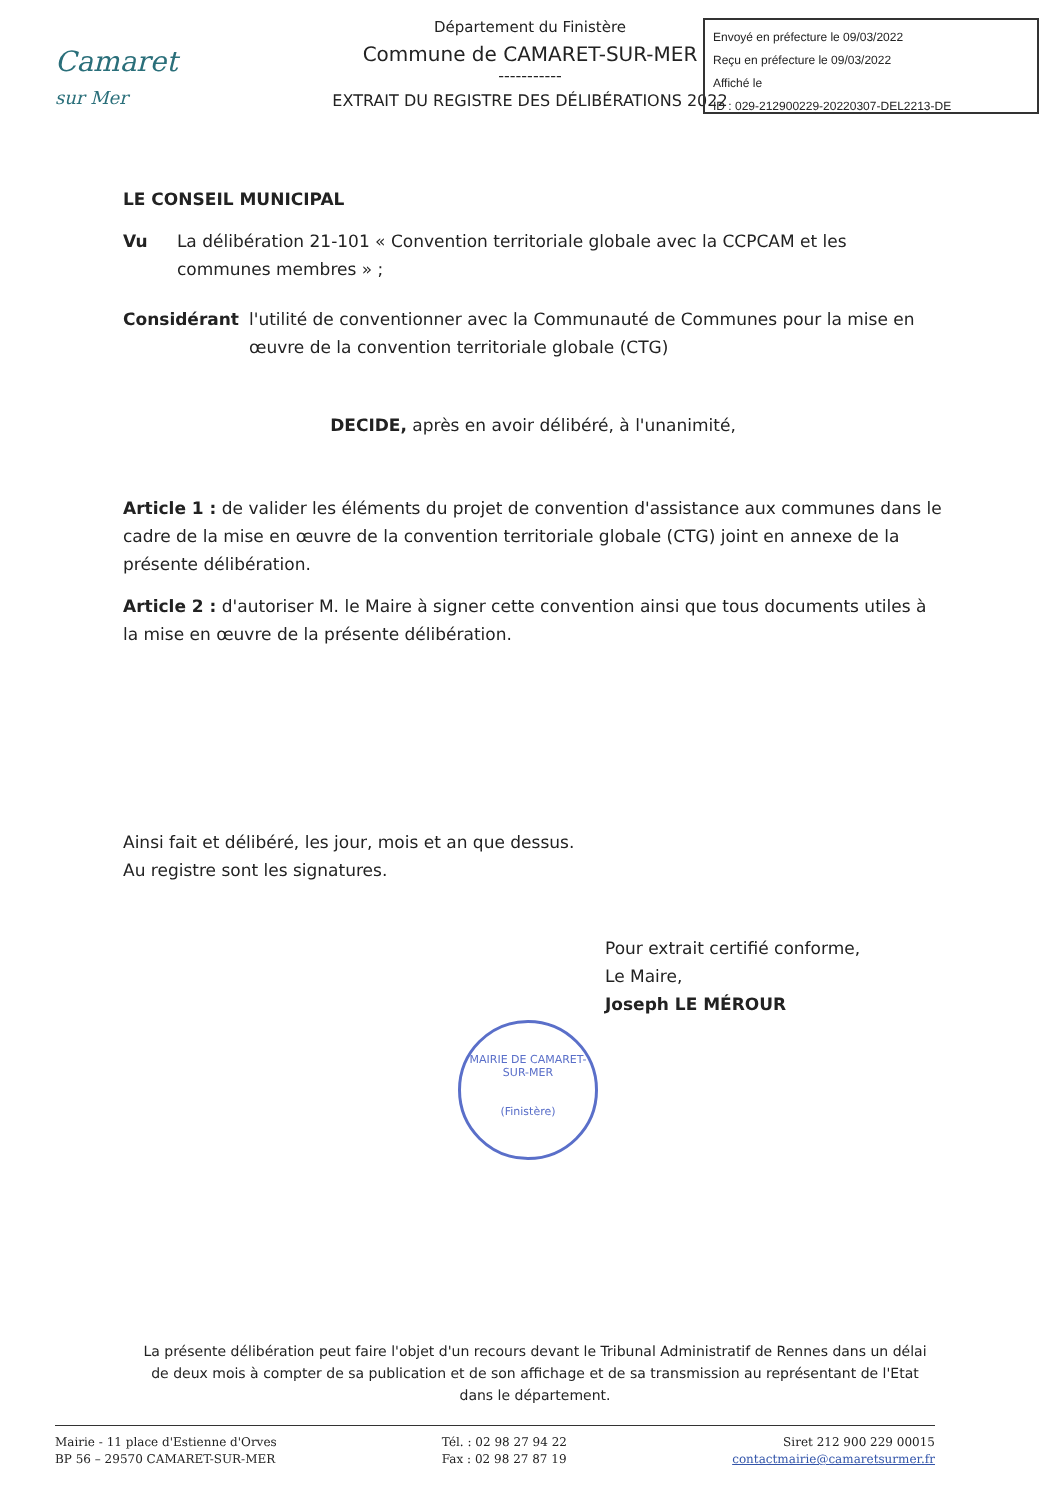Camaret
sur Mer
Département du Finistère
Commune de CAMARET-SUR-MER
-----------
EXTRAIT DU REGISTRE DES DÉLIBÉRATIONS 2022
Envoyé en préfecture le 09/03/2022
Reçu en préfecture le 09/03/2022
Affiché le
ID : 029-212900229-20220307-DEL2213-DE
LE CONSEIL MUNICIPAL
Vu La délibération 21-101 « Convention territoriale globale avec la CCPCAM et les communes membres » ;
Considérant l'utilité de conventionner avec la Communauté de Communes pour la mise en œuvre de la convention territoriale globale (CTG)
DECIDE, après en avoir délibéré, à l'unanimité,
Article 1 : de valider les éléments du projet de convention d'assistance aux communes dans le cadre de la mise en œuvre de la convention territoriale globale (CTG) joint en annexe de la présente délibération.
Article 2 : d'autoriser M. le Maire à signer cette convention ainsi que tous documents utiles à la mise en œuvre de la présente délibération.
Ainsi fait et délibéré, les jour, mois et an que dessus.
Au registre sont les signatures.
Pour extrait certifié conforme,
Le Maire,
Joseph LE MÉROUR
MAIRIE DE CAMARET-SUR-MER
(Finistère)
La présente délibération peut faire l'objet d'un recours devant le Tribunal Administratif de Rennes dans un délai de deux mois à compter de sa publication et de son affichage et de sa transmission au représentant de l'Etat dans le département.
Mairie - 11 place d'Estienne d'Orves
BP 56 – 29570 CAMARET-SUR-MER
Tél. : 02 98 27 94 22
Fax : 02 98 27 87 19
Siret 212 900 229 00015
contactmairie@camaretsurmer.fr